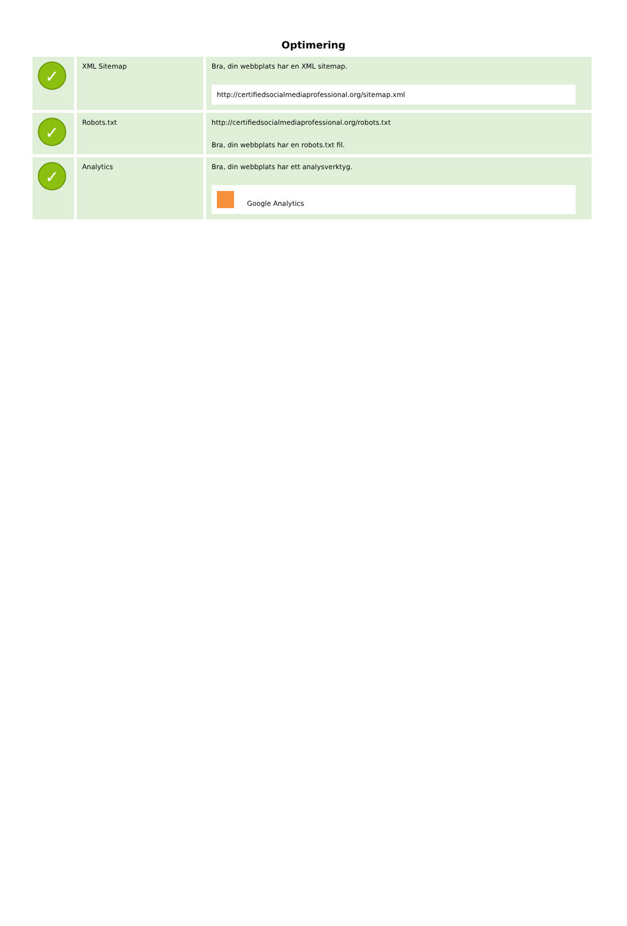Optimering
| ✓ | XML Sitemap | Bra, din webbplats har en XML sitemap. http://certifiedsocialmediaprofessional.org/sitemap.xml |
| ✓ | Robots.txt | http://certifiedsocialmediaprofessional.org/robots.txt Bra, din webbplats har en robots.txt fil. |
| ✓ | Analytics | Bra, din webbplats har ett analysverktyg. Google Analytics |